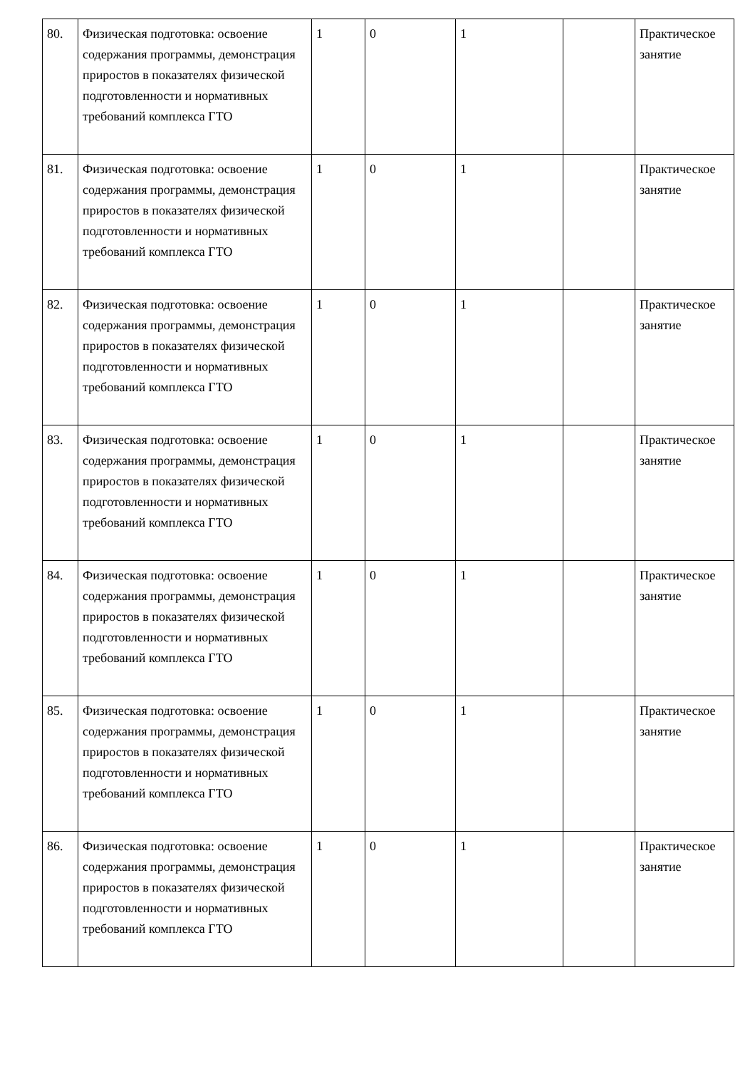| 80. | Физическая подготовка: освоение содержания программы, демонстрация приростов в показателях физической подготовленности и нормативных требований комплекса ГТО | 1 | 0 | 1 | | Практическое занятие |
| 81. | Физическая подготовка: освоение содержания программы, демонстрация приростов в показателях физической подготовленности и нормативных требований комплекса ГТО | 1 | 0 | 1 | | Практическое занятие |
| 82. | Физическая подготовка: освоение содержания программы, демонстрация приростов в показателях физической подготовленности и нормативных требований комплекса ГТО | 1 | 0 | 1 | | Практическое занятие |
| 83. | Физическая подготовка: освоение содержания программы, демонстрация приростов в показателях физической подготовленности и нормативных требований комплекса ГТО | 1 | 0 | 1 | | Практическое занятие |
| 84. | Физическая подготовка: освоение содержания программы, демонстрация приростов в показателях физической подготовленности и нормативных требований комплекса ГТО | 1 | 0 | 1 | | Практическое занятие |
| 85. | Физическая подготовка: освоение содержания программы, демонстрация приростов в показателях физической подготовленности и нормативных требований комплекса ГТО | 1 | 0 | 1 | | Практическое занятие |
| 86. | Физическая подготовка: освоение содержания программы, демонстрация приростов в показателях физической подготовленности и нормативных требований комплекса ГТО | 1 | 0 | 1 | | Практическое занятие |